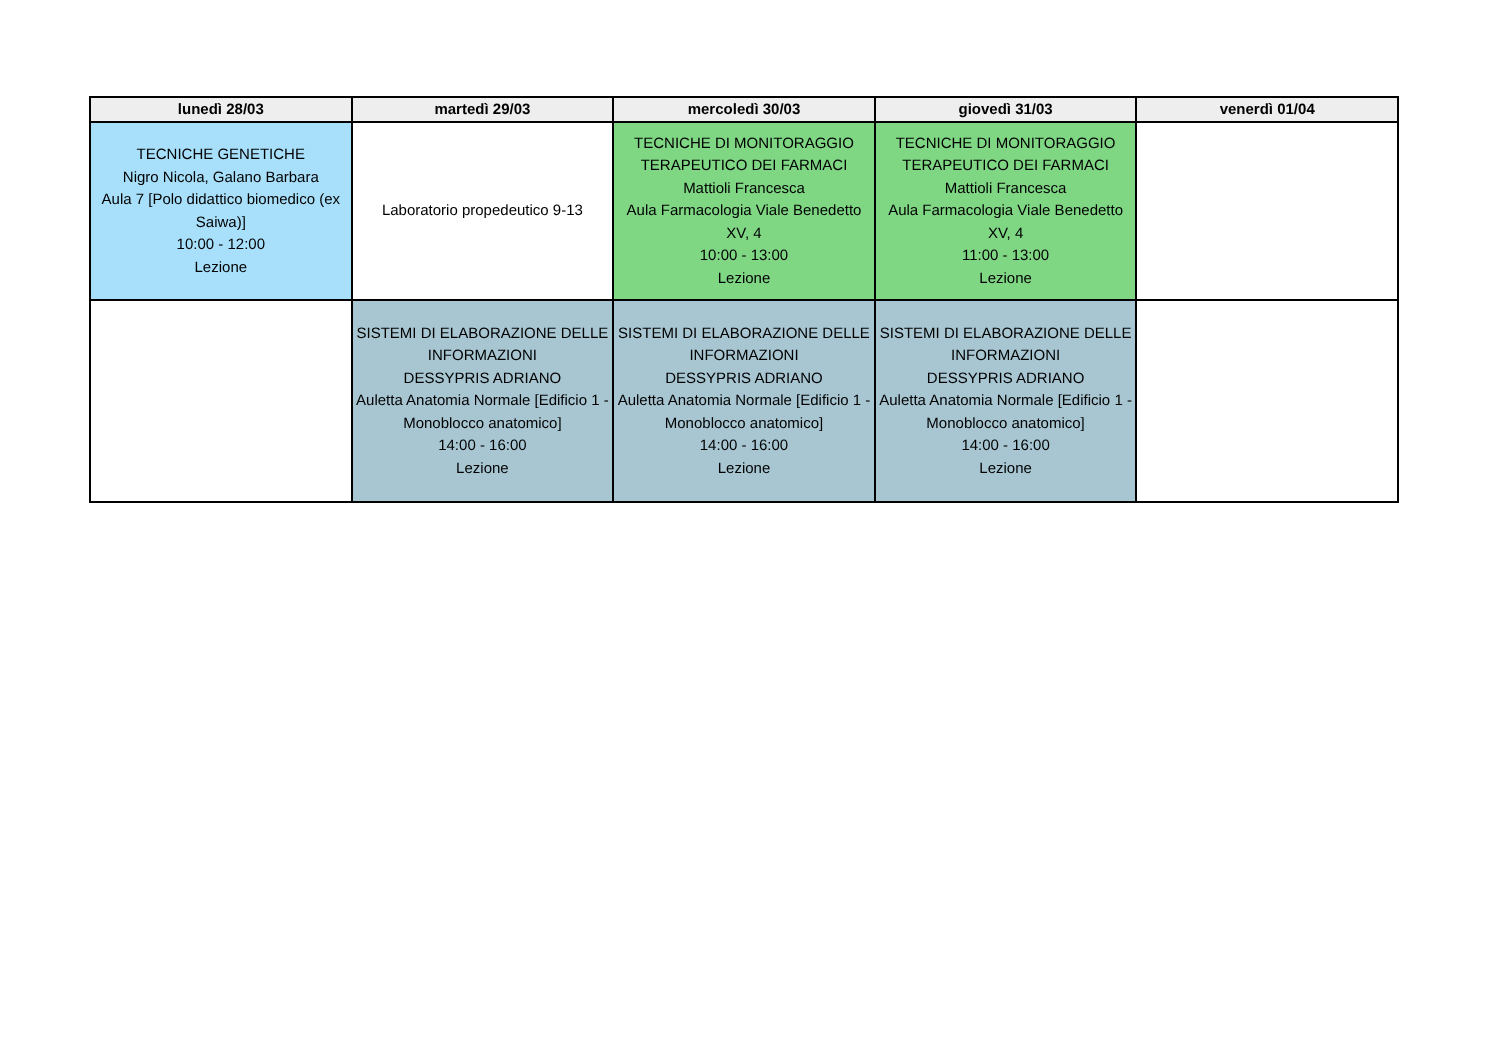| lunedì 28/03 | martedì 29/03 | mercoledì 30/03 | giovedì 31/03 | venerdì 01/04 |
| --- | --- | --- | --- | --- |
| TECNICHE GENETICHE Nigro Nicola, Galano Barbara Aula 7 [Polo didattico biomedico (ex Saiwa)] 10:00 - 12:00 Lezione | Laboratorio propedeutico 9-13 | TECNICHE DI MONITORAGGIO TERAPEUTICO DEI FARMACI Mattioli Francesca Aula Farmacologia Viale Benedetto XV, 4 10:00 - 13:00 Lezione | TECNICHE DI MONITORAGGIO TERAPEUTICO DEI FARMACI Mattioli Francesca Aula Farmacologia Viale Benedetto XV, 4 11:00 - 13:00 Lezione | |
| | SISTEMI DI ELABORAZIONE DELLE INFORMAZIONI DESSYPRIS ADRIANO Auletta Anatomia Normale [Edificio 1 - Monoblocco anatomico] 14:00 - 16:00 Lezione | SISTEMI DI ELABORAZIONE DELLE INFORMAZIONI DESSYPRIS ADRIANO Auletta Anatomia Normale [Edificio 1 - Monoblocco anatomico] 14:00 - 16:00 Lezione | SISTEMI DI ELABORAZIONE DELLE INFORMAZIONI DESSYPRIS ADRIANO Auletta Anatomia Normale [Edificio 1 - Monoblocco anatomico] 14:00 - 16:00 Lezione | |